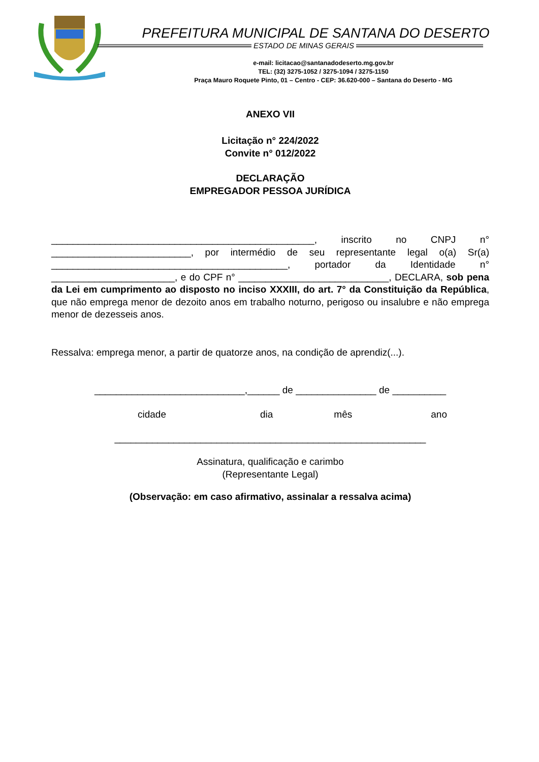PREFEITURA MUNICIPAL DE SANTANA DO DESERTO
ESTADO DE MINAS GERAIS
e-mail: licitacao@santanadodeserto.mg.gov.br
TEL: (32) 3275-1052 / 3275-1094 / 3275-1150
Praça Mauro Roquete Pinto, 01 – Centro - CEP: 36.620-000 – Santana do Deserto - MG
ANEXO VII
Licitação n° 224/2022
Convite n° 012/2022
DECLARAÇÃO
EMPREGADOR PESSOA JURÍDICA
_________________________________________________, inscrito no CNPJ n° __________________________, por intermédio de seu representante legal o(a) Sr(a) ____________________________________________, portador da Identidade n° _______________________, e do CPF n° ____________________________, DECLARA, sob pena da Lei em cumprimento ao disposto no inciso XXXIII, do art. 7° da Constituição da República, que não emprega menor de dezoito anos em trabalho noturno, perigoso ou insalubre e não emprega menor de dezesseis anos.
Ressalva: emprega menor, a partir de quatorze anos, na condição de aprendiz(...).
____________________________,______ de _______________ de __________
cidade dia mês ano
__________________________________________________________
Assinatura, qualificação e carimbo
(Representante Legal)
(Observação: em caso afirmativo, assinalar a ressalva acima)